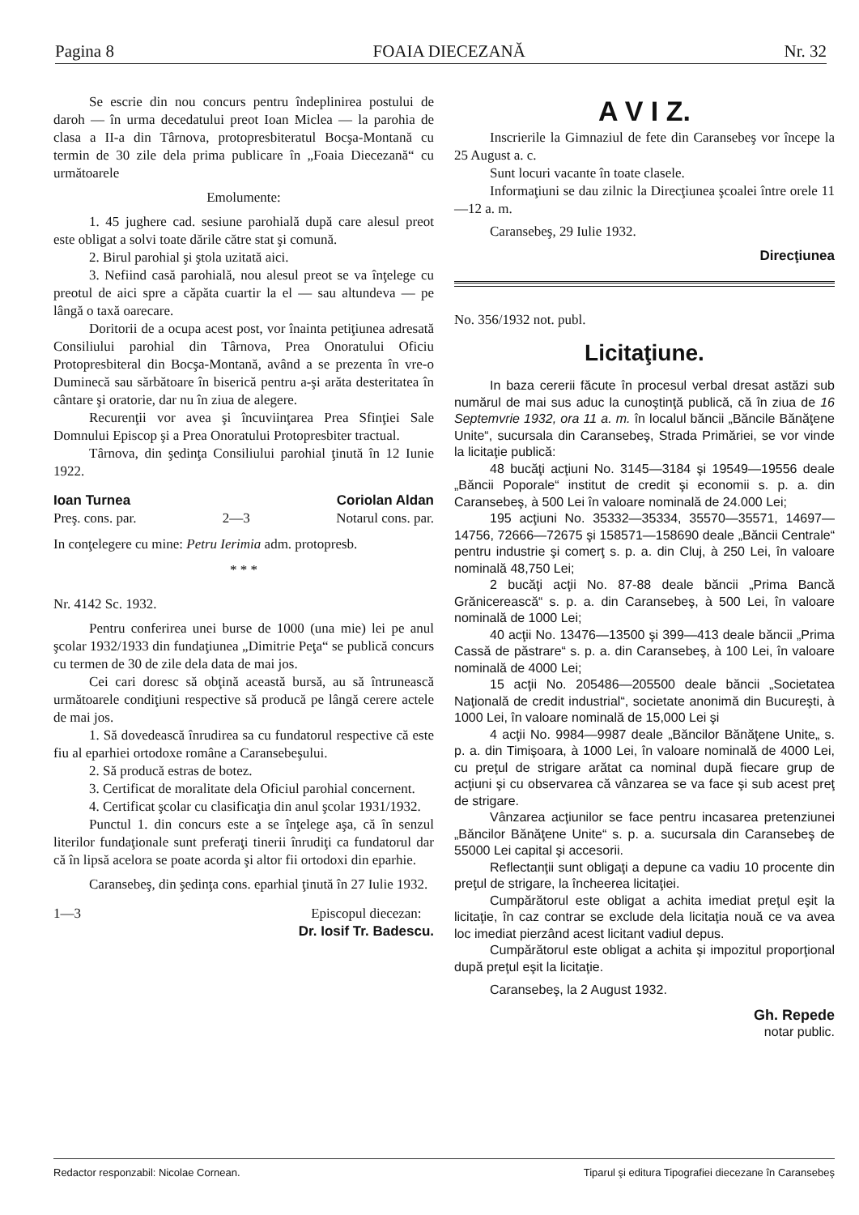Pagina 8 FOAIA DIECEZANĂ Nr. 32
Se escrie din nou concurs pentru îndeplinirea postului de daroh — în urma decedatului preot Ioan Miclea — la parohia de clasa a II-a din Târnova, protopresbiteratul Bocşa-Montană cu termin de 30 zile dela prima publicare în „Foaia Diecezană“ cu următoarele
Emolumente:
1. 45 jughere cad. sesiune parohială după care alesul preot este obligat a solvi toate dările către stat şi comună.
2. Birul parohial şi ştola uzitată aici.
3. Nefiind casă parohială, nou alesul preot se va înţelege cu preotul de aici spre a căpăta cuartir la el — sau altundeva — pe lângă o taxă oarecare.
Doritorii de a ocupa acest post, vor înainta petiţiunea adresată Consiliului parohial din Târnova, Prea Onoratului Oficiu Protopresbiteral din Bocşa-Montană, având a se prezenta în vre-o Duminecă sau sărbătoare în biserică pentru a-şi arăta desteritatea în cântare şi oratorie, dar nu în ziua de alegere.
Recurenţii vor avea şi încuviinţarea Prea Sfinţiei Sale Domnului Episcop şi a Prea Onoratului Protopresbiter tractual.
Târnova, din şedinţa Consiliului parohial ţinută în 12 Iunie 1922.
Ioan Turnea
Preş. cons. par.
2—3 Coriolan Aldan
Notarul cons. par.
In conţelegere cu mine: Petru Ierimia adm. protopresb.
* * *
Nr. 4142 Sc. 1932.
Pentru conferirea unei burse de 1000 (una mie) lei pe anul şcolar 1932/1933 din fundaţiunea „Dimitrie Peţa“ se publică concurs cu termen de 30 de zile dela data de mai jos.
Cei cari doresc să obţină această bursă, au să întrunească următoarele condiţiuni respective să producă pe lângă cerere actele de mai jos.
1. Să dovedească înrudirea sa cu fundatorul respective că este fiu al eparhiei ortodoxe române a Caransebeşului.
2. Să producă estras de botez.
3. Certificat de moralitate dela Oficiul parohial concernent.
4. Certificat şcolar cu clasificaţia din anul şcolar 1931/1932.
Punctul 1. din concurs este a se înţelege aşa, că în senzul literilor fundaţionale sunt preferaţi tinerii înrudiţi ca fundatorul dar că în lipsă acelora se poate acorda şi altor fii ortodoxi din eparhie.
Caransebeş, din şedinţa cons. eparhial ţinută în 27 Iulie 1932.
1—3 Episcopul diecezan:
Dr. Iosif Tr. Badescu.
A V I Z.
Inscrierile la Gimnaziul de fete din Caransebeş vor începe la 25 August a. c.
Sunt locuri vacante în toate clasele.
Informaţiuni se dau zilnic la Direcţiunea şcoalei între orele 11—12 a. m.
Caransebeş, 29 Iulie 1932.
Direcţiunea
No. 356/1932 not. publ.
Licitaţiune.
In baza cererii făcute în procesul verbal dresat astăzi sub numărul de mai sus aduc la cunoştinţă publică, că în ziua de 16 Septemvrie 1932, ora 11 a. m. în localul băncii „Băncile Bănăţene Unite“, sucursala din Caransebeş, Strada Primăriei, se vor vinde la licitaţie publică:
48 bucăţi acţiuni No. 3145—3184 şi 19549—19556 deale „Băncii Poporale“ institut de credit şi economii s. p. a. din Caransebeş, à 500 Lei în valoare nominală de 24.000 Lei;
195 acţiuni No. 35332—35334, 35570—35571, 14697—14756, 72666—72675 şi 158571—158690 deale „Băncii Centrale“ pentru industrie şi comerţ s. p. a. din Cluj, à 250 Lei, în valoare nominală 48,750 Lei;
2 bucăţi acţii No. 87-88 deale băncii „Prima Bancă Grănicerească“ s. p. a. din Caransebeş, à 500 Lei, în valoare nominală de 1000 Lei;
40 acţii No. 13476—13500 şi 399—413 deale băncii „Prima Cassă de păstrare“ s. p. a. din Caransebeş, à 100 Lei, în valoare nominală de 4000 Lei;
15 acţii No. 205486—205500 deale băncii „Societatea Naţională de credit industrial“, societate anonimă din Bucureşti, à 1000 Lei, în valoare nominală de 15,000 Lei şi
4 acţii No. 9984—9987 deale „Băncilor Bănăţene Unite„ s. p. a. din Timişoara, à 1000 Lei, în valoare nominală de 4000 Lei, cu preţul de strigare arătat ca nominal după fiecare grup de acţiuni şi cu observarea că vânzarea se va face şi sub acest preţ de strigare.
Vânzarea acţiunilor se face pentru incasarea pretenziunei „Băncilor Bănăţene Unite“ s. p. a. sucursala din Caransebeş de 55000 Lei capital şi accesorii.
Reflectanţii sunt obligaţi a depune ca vadiu 10 procente din preţul de strigare, la încheerea licitaţiei.
Cumpărătorul este obligat a achita imediat preţul eşit la licitaţie, în caz contrar se exclude dela licitaţia nouă ce va avea loc imediat pierzând acest licitant vadiul depus.
Cumpărătorul este obligat a achita şi impozitul proporţional după preţul eşit la licitaţie.
Caransebeş, la 2 August 1932.
Gh. Repede
notar public.
Redactor responzabil: Nicolae Cornean. Tiparul şi editura Tipografiei diecezane în Caransebeş